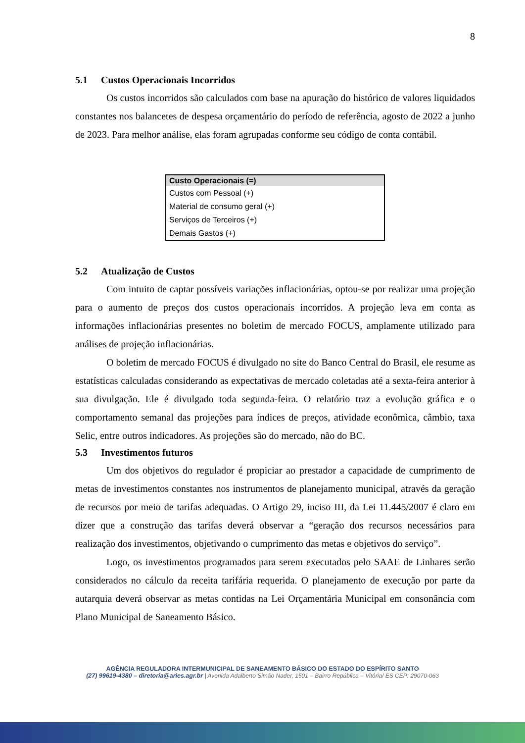8
5.1 Custos Operacionais Incorridos
Os custos incorridos são calculados com base na apuração do histórico de valores liquidados constantes nos balancetes de despesa orçamentário do período de referência, agosto de 2022 a junho de 2023. Para melhor análise, elas foram agrupadas conforme seu código de conta contábil.
| Custo Operacionais (=) |
| --- |
| Custos com Pessoal (+) |
| Material de consumo geral (+) |
| Serviços de Terceiros (+) |
| Demais Gastos (+) |
5.2 Atualização de Custos
Com intuito de captar possíveis variações inflacionárias, optou-se por realizar uma projeção para o aumento de preços dos custos operacionais incorridos. A projeção leva em conta as informações inflacionárias presentes no boletim de mercado FOCUS, amplamente utilizado para análises de projeção inflacionárias.
O boletim de mercado FOCUS é divulgado no site do Banco Central do Brasil, ele resume as estatísticas calculadas considerando as expectativas de mercado coletadas até a sexta-feira anterior à sua divulgação. Ele é divulgado toda segunda-feira. O relatório traz a evolução gráfica e o comportamento semanal das projeções para índices de preços, atividade econômica, câmbio, taxa Selic, entre outros indicadores. As projeções são do mercado, não do BC.
5.3 Investimentos futuros
Um dos objetivos do regulador é propiciar ao prestador a capacidade de cumprimento de metas de investimentos constantes nos instrumentos de planejamento municipal, através da geração de recursos por meio de tarifas adequadas. O Artigo 29, inciso III, da Lei 11.445/2007 é claro em dizer que a construção das tarifas deverá observar a “geração dos recursos necessários para realização dos investimentos, objetivando o cumprimento das metas e objetivos do serviço”.
Logo, os investimentos programados para serem executados pelo SAAE de Linhares serão considerados no cálculo da receita tarifária requerida. O planejamento de execução por parte da autarquia deverá observar as metas contidas na Lei Orçamentária Municipal em consonância com Plano Municipal de Saneamento Básico.
AGÊNCIA REGULADORA INTERMUNICIPAL DE SANEAMENTO BÁSICO DO ESTADO DO ESPÍRITO SANTO
(27) 99619-4380 – diretoria@aries.agr.br | Avenida Adalberto Simão Nader, 1501 – Bairro República – Vitória/ ES CEP: 29070-063